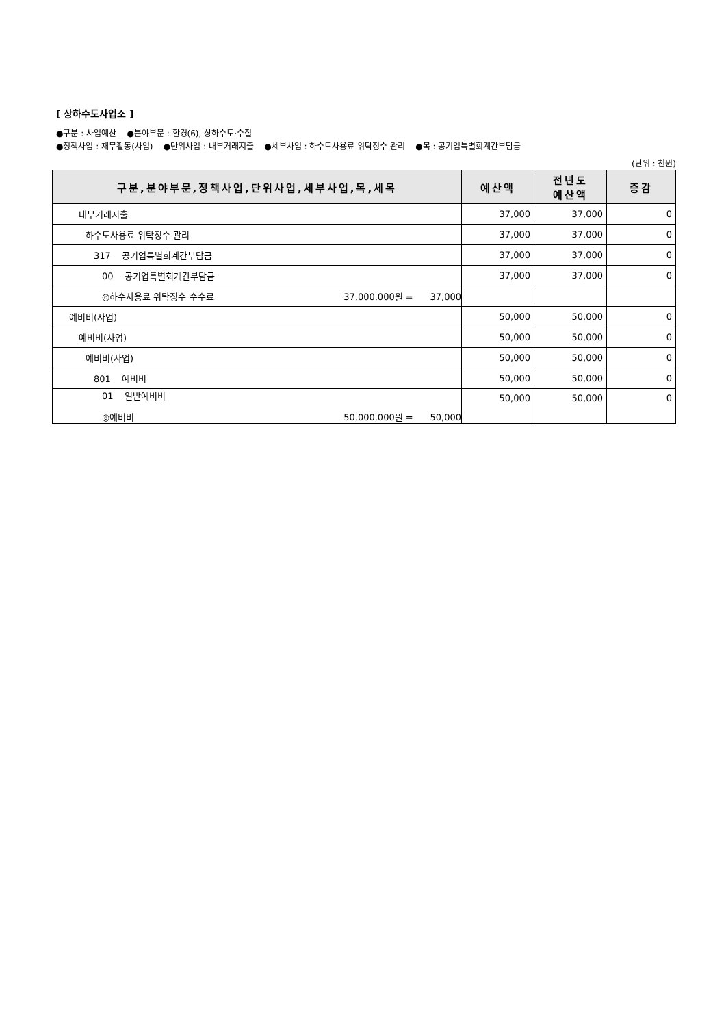[ 상하수도사업소 ]
●구분 : 사업예산 ●분야부문 : 환경(6), 상하수도·수질
●정책사업 : 재무활동(사업) ●단위사업 : 내부거래지출 ●세부사업 : 하수도사용료 위탁징수 관리 ●목 : 공기업특별회계간부담금
(단위 : 천원)
| 구분,분야부문,정책사업,단위사업,세부사업,목,세목 | 예산액 | 전년도 예산액 | 증감 |
| --- | --- | --- | --- |
| 내부거래지출 | 37,000 | 37,000 | 0 |
| 하수도사용료 위탁징수 관리 | 37,000 | 37,000 | 0 |
| 317 공기업특별회계간부담금 | 37,000 | 37,000 | 0 |
| 00 공기업특별회계간부담금 | 37,000 | 37,000 | 0 |
| ◎하수사용료 위탁징수 수수료 37,000,000원 = 37,000 | | | |
| 예비비(사업) | 50,000 | 50,000 | 0 |
| 예비비(사업) | 50,000 | 50,000 | 0 |
| 예비비(사업) | 50,000 | 50,000 | 0 |
| 801 예비비 | 50,000 | 50,000 | 0 |
| 01 일반예비비 ◎예비비 50,000,000원 = 50,000 | 50,000 | 50,000 | 0 |